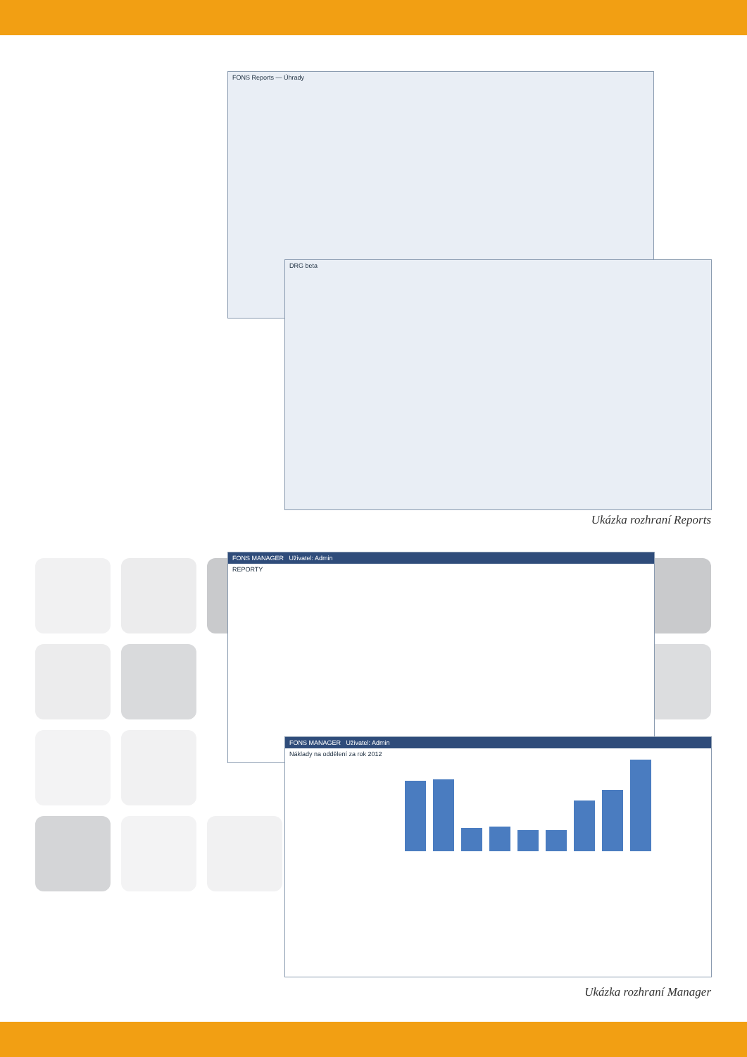FONS Reports — Úhrady
DRG beta
Ukázka rozhraní Reports
FONS MANAGER Uživatel: Admin
REPORTY
FONS MANAGER Uživatel: Admin
Náklady na oddělení za rok 2012
Ukázka rozhraní Manager